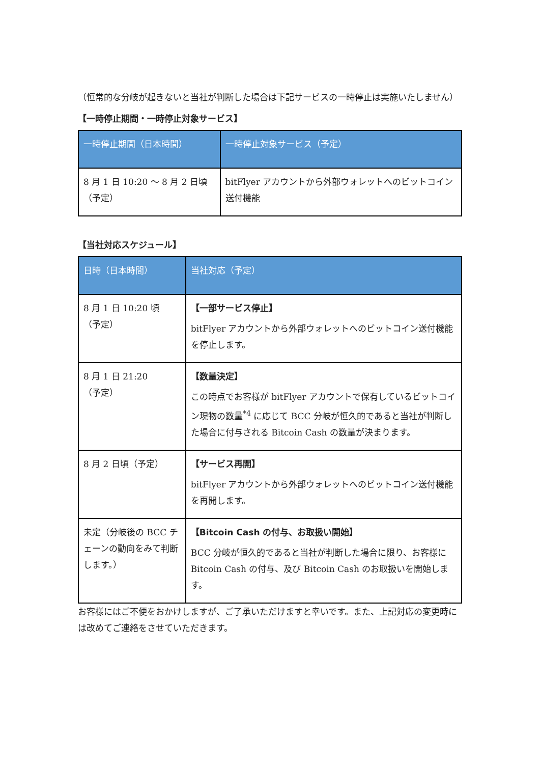（恒常的な分岐が起きないと当社が判断した場合は下記サービスの一時停止は実施いたしません）
【一時停止期間・一時停止対象サービス】
| 一時停止期間（日本時間） | 一時停止対象サービス（予定） |
| --- | --- |
| 8 月 1 日 10:20 ～ 8 月 2 日頃（予定） | bitFlyer アカウントから外部ウォレットへのビットコイン送付機能 |
【当社対応スケジュール】
| 日時（日本時間） | 当社対応（予定） |
| --- | --- |
| 8 月 1 日 10:20 頃 （予定） | 【一部サービス停止】 bitFlyer アカウントから外部ウォレットへのビットコイン送付機能を停止します。 |
| 8 月 1 日 21:20 （予定） | 【数量決定】 この時点でお客様が bitFlyer アカウントで保有しているビットコイン現物の数量<sup>*4</sup> に応じて BCC 分岐が恒久的であると当社が判断した場合に付与される Bitcoin Cash の数量が決まります。 |
| 8 月 2 日頃（予定） | 【サービス再開】 bitFlyer アカウントから外部ウォレットへのビットコイン送付機能を再開します。 |
| 未定（分岐後の BCC チェーンの動向をみて判断します。） | 【Bitcoin Cash の付与、お取扱い開始】 BCC 分岐が恒久的であると当社が判断した場合に限り、お客様に Bitcoin Cash の付与、及び Bitcoin Cash のお取扱いを開始します。 |
お客様にはご不便をおかけしますが、ご了承いただけますと幸いです。また、上記対応の変更時には改めてご連絡をさせていただきます。